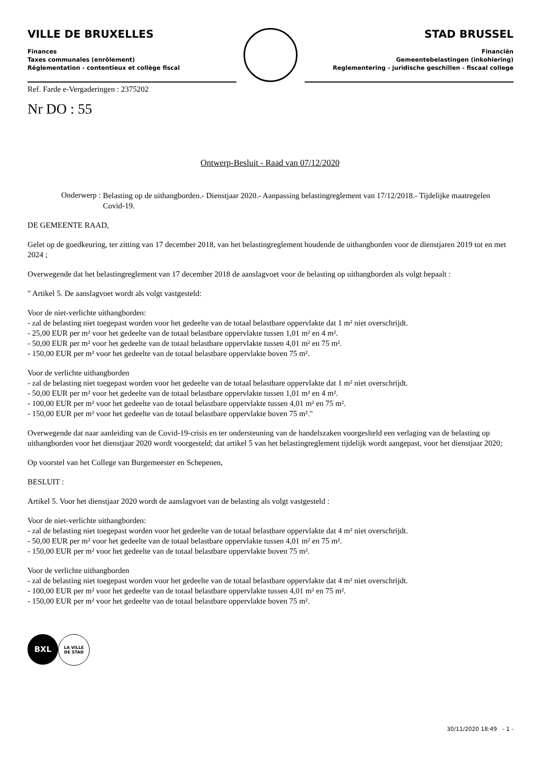VILLE DE BRUXELLES
Finances
Taxes communales (enrôlement)
Réglementation - contentieux et collège fiscal
STAD BRUSSEL
Financiën
Gemeentebelastingen (inkohiering)
Reglementering - juridische geschillen - fiscaal college
Ref. Farde e-Vergaderingen : 2375202
Nr DO : 55
Ontwerp-Besluit - Raad van 07/12/2020
Onderwerp : Belasting op de uithangborden.- Dienstjaar 2020.- Aanpassing belastingreglement van 17/12/2018.- Tijdelijke maatregelen Covid-19.
DE GEMEENTE RAAD,
Gelet op de goedkeuring, ter zitting van 17 december 2018, van het belastingreglement houdende de uithangborden voor de dienstjaren 2019 tot en met 2024 ;
Overwegende dat het belastingreglement van 17 december 2018 de aanslagvoet voor de belasting op uithangborden als volgt bepaalt :
" Artikel 5. De aanslagvoet wordt als volgt vastgesteld:
Voor de niet-verlichte uithangborden:
- zal de belasting niet toegepast worden voor het gedeelte van de totaal belastbare oppervlakte dat 1 m² niet overschrijdt.
- 25,00 EUR per m² voor het gedeelte van de totaal belastbare oppervlakte tussen 1,01 m² en 4 m².
- 50,00 EUR per m² voor het gedeelte van de totaal belastbare oppervlakte tussen 4,01 m² en 75 m².
- 150,00 EUR per m² voor het gedeelte van de totaal belastbare oppervlakte boven 75 m².
Voor de verlichte uithangborden
- zal de belasting niet toegepast worden voor het gedeelte van de totaal belastbare oppervlakte dat 1 m² niet overschrijdt.
- 50,00 EUR per m² voor het gedeelte van de totaal belastbare oppervlakte tussen 1,01 m² en 4 m².
- 100,00 EUR per m² voor het gedeelte van de totaal belastbare oppervlakte tussen 4,01 m² en 75 m².
- 150,00 EUR per m² voor het gedeelte van de totaal belastbare oppervlakte boven 75 m²."
Overwegende dat naar aanleiding van de Covid-19-crisis en ter ondersteuning van de handelszaken voorgeslteld een verlaging van de belasting op uithangborden voor het dienstjaar 2020 wordt voorgesteld; dat artikel 5 van het belastingreglement tijdelijk wordt aangepast, voor het dienstjaar 2020;
Op voorstel van het College van Burgemeester en Schepenen,
BESLUIT :
Artikel 5. Voor het dienstjaar 2020 wordt de aanslagvoet van de belasting als volgt vastgesteld :
Voor de niet-verlichte uithangborden:
- zal de belasting niet toegepast worden voor het gedeelte van de totaal belastbare oppervlakte dat 4 m² niet overschrijdt.
- 50,00 EUR per m² voor het gedeelte van de totaal belastbare oppervlakte tussen 4,01 m² en 75 m².
- 150,00 EUR per m² voor het gedeelte van de totaal belastbare oppervlakte boven 75 m².
Voor de verlichte uithangborden
- zal de belasting niet toegepast worden voor het gedeelte van de totaal belastbare oppervlakte dat 4 m² niet overschrijdt.
- 100,00 EUR per m² voor het gedeelte van de totaal belastbare oppervlakte tussen 4,01 m² en 75 m².
- 150,00 EUR per m² voor het gedeelte van de totaal belastbare oppervlakte boven 75 m².
BXL
LA VILLE
DE STAD
30/11/2020 18:49 - 1 -